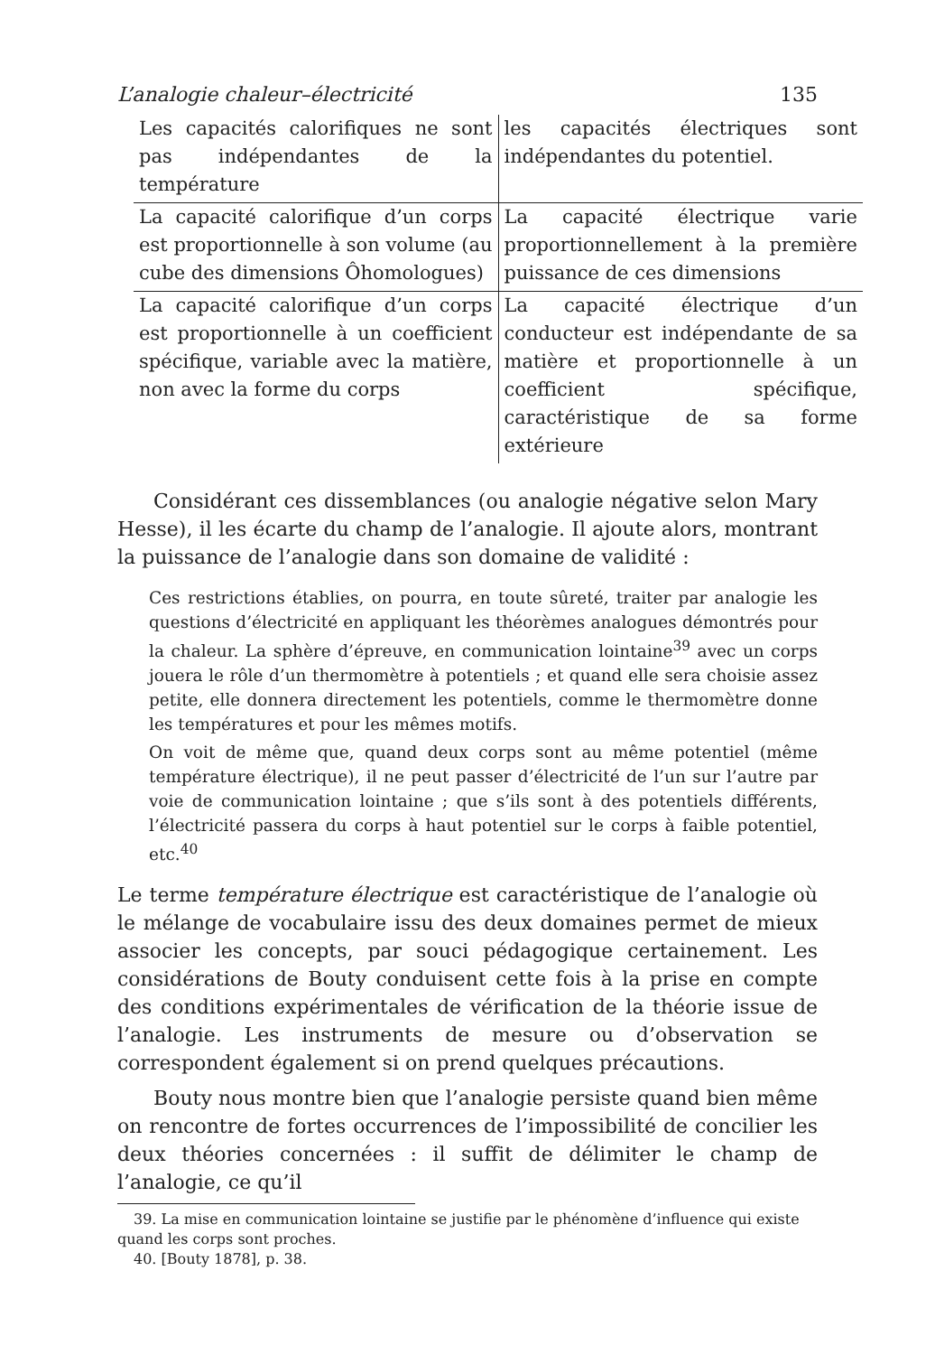L’analogie chaleur–électricité 135
| Les capacités calorifiques ne sont pas indépendantes de la température | les capacités électriques sont indépendantes du potentiel. |
| La capacité calorifique d’un corps est proportionnelle à son volume (au cube des dimensions Ôhomologues) | La capacité électrique varie proportionnellement à la première puissance de ces dimensions |
| La capacité calorifique d’un corps est proportionnelle à un coefficient spécifique, variable avec la matière, non avec la forme du corps | La capacité électrique d’un conducteur est indépendante de sa matière et proportionnelle à un coefficient spécifique, caractéristique de sa forme extérieure |
Considérant ces dissemblances (ou analogie négative selon Mary Hesse), il les écarte du champ de l’analogie. Il ajoute alors, montrant la puissance de l’analogie dans son domaine de validité :
Ces restrictions établies, on pourra, en toute sûreté, traiter par analogie les questions d’électricité en appliquant les théorèmes analogues démontrés pour la chaleur. La sphère d’épreuve, en communication lointaine<sup>39</sup> avec un corps jouera le rôle d’un thermomètre à potentiels ; et quand elle sera choisie assez petite, elle donnera directement les potentiels, comme le thermomètre donne les températures et pour les mêmes motifs.
On voit de même que, quand deux corps sont au même potentiel (même température électrique), il ne peut passer d’électricité de l’un sur l’autre par voie de communication lointaine ; que s’ils sont à des potentiels différents, l’électricité passera du corps à haut potentiel sur le corps à faible potentiel, etc.<sup>40</sup>
Le terme température électrique est caractéristique de l’analogie où le mélange de vocabulaire issu des deux domaines permet de mieux associer les concepts, par souci pédagogique certainement. Les considérations de Bouty conduisent cette fois à la prise en compte des conditions expérimentales de vérification de la théorie issue de l’analogie. Les instruments de mesure ou d’observation se correspondent également si on prend quelques précautions.
Bouty nous montre bien que l’analogie persiste quand bien même on rencontre de fortes occurrences de l’impossibilité de concilier les deux théories concernées : il suffit de délimiter le champ de l’analogie, ce qu’il
39. La mise en communication lointaine se justifie par le phénomène d’influence qui existe quand les corps sont proches.
40. [Bouty 1878], p. 38.